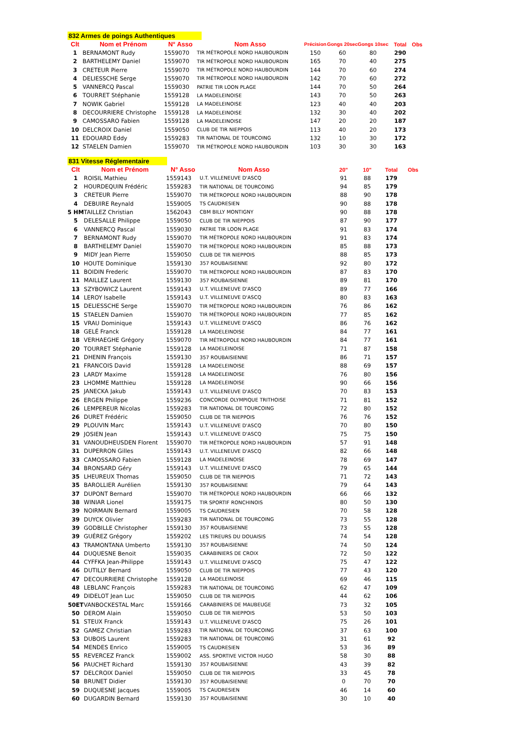832 Armes de poings Authentiques
| Clt | Nom et Prénom | N° Asso | Nom Asso | Précision | Gongs 20sec | Gongs 10sec | Total | Obs |
| --- | --- | --- | --- | --- | --- | --- | --- | --- |
| 1 | BERNAMONT Rudy | 1559070 | TIR MÉTROPOLE NORD HAUBOURDIN | 150 | 60 | 80 | 290 | |
| 2 | BARTHELEMY Daniel | 1559070 | TIR MÉTROPOLE NORD HAUBOURDIN | 165 | 70 | 40 | 275 | |
| 3 | CRETEUR Pierre | 1559070 | TIR MÉTROPOLE NORD HAUBOURDIN | 144 | 70 | 60 | 274 | |
| 4 | DELIESSCHE Serge | 1559070 | TIR MÉTROPOLE NORD HAUBOURDIN | 142 | 70 | 60 | 272 | |
| 5 | VANNERCQ Pascal | 1559030 | PATRIE TIR LOON PLAGE | 144 | 70 | 50 | 264 | |
| 6 | TOURRET Stéphanie | 1559128 | LA MADELEINOISE | 143 | 70 | 50 | 263 | |
| 7 | NOWIK Gabriel | 1559128 | LA MADELEINOISE | 123 | 40 | 40 | 203 | |
| 8 | DECOURRIERE Christophe | 1559128 | LA MADELEINOISE | 132 | 30 | 40 | 202 | |
| 9 | CAMOSSARO Fabien | 1559128 | LA MADELEINOISE | 147 | 20 | 20 | 187 | |
| 10 | DELCROIX Daniel | 1559050 | CLUB DE TIR NIEPPOIS | 113 | 40 | 20 | 173 | |
| 11 | EDOUARD Eddy | 1559283 | TIR NATIONAL DE TOURCOING | 132 | 10 | 30 | 172 | |
| 12 | STAELEN Damien | 1559070 | TIR MÉTROPOLE NORD HAUBOURDIN | 103 | 30 | 30 | 163 | |
831 Vitesse Réglementaire
| Clt | Nom et Prénom | N° Asso | Nom Asso | | 20" | 10" | Total | Obs |
| --- | --- | --- | --- | --- | --- | --- | --- | --- |
| 1 | ROISIL Mathieu | 1559143 | U.T. VILLENEUVE D'ASCQ | | 91 | 88 | 179 | |
| 2 | HOURDEQUIN Frédéric | 1559283 | TIR NATIONAL DE TOURCOING | | 94 | 85 | 179 | |
| 3 | CRETEUR Pierre | 1559070 | TIR MÉTROPOLE NORD HAUBOURDIN | | 88 | 90 | 178 | |
| 4 | DEBUIRE Reynald | 1559005 | TS CAUDRESIEN | | 90 | 88 | 178 | |
| 5 HM | TAILLEZ Christian | 1562043 | CBM BILLY MONTIGNY | | 90 | 88 | 178 | |
| 5 | DELESALLE Philippe | 1559050 | CLUB DE TIR NIEPPOIS | | 87 | 90 | 177 | |
| 6 | VANNERCQ Pascal | 1559030 | PATRIE TIR LOON PLAGE | | 91 | 83 | 174 | |
| 7 | BERNAMONT Rudy | 1559070 | TIR MÉTROPOLE NORD HAUBOURDIN | | 91 | 83 | 174 | |
| 8 | BARTHELEMY Daniel | 1559070 | TIR MÉTROPOLE NORD HAUBOURDIN | | 85 | 88 | 173 | |
| 9 | MIDY Jean Pierre | 1559050 | CLUB DE TIR NIEPPOIS | | 88 | 85 | 173 | |
| 10 | HOUTE Dominique | 1559130 | 357 ROUBAISIENNE | | 92 | 80 | 172 | |
| 11 | BOIDIN Frederic | 1559070 | TIR MÉTROPOLE NORD HAUBOURDIN | | 87 | 83 | 170 | |
| 11 | MAILLEZ Laurent | 1559130 | 357 ROUBAISIENNE | | 89 | 81 | 170 | |
| 13 | SZYBOWICZ Laurent | 1559143 | U.T. VILLENEUVE D'ASCQ | | 89 | 77 | 166 | |
| 14 | LEROY Isabelle | 1559143 | U.T. VILLENEUVE D'ASCQ | | 80 | 83 | 163 | |
| 15 | DELIESSCHE Serge | 1559070 | TIR MÉTROPOLE NORD HAUBOURDIN | | 76 | 86 | 162 | |
| 15 | STAELEN Damien | 1559070 | TIR MÉTROPOLE NORD HAUBOURDIN | | 77 | 85 | 162 | |
| 15 | VRAU Dominique | 1559143 | U.T. VILLENEUVE D'ASCQ | | 86 | 76 | 162 | |
| 18 | GELÉ Franck | 1559128 | LA MADELEINOISE | | 84 | 77 | 161 | |
| 18 | VERHAEGHE Grégory | 1559070 | TIR MÉTROPOLE NORD HAUBOURDIN | | 84 | 77 | 161 | |
| 20 | TOURRET Stéphanie | 1559128 | LA MADELEINOISE | | 71 | 87 | 158 | |
| 21 | DHENIN François | 1559130 | 357 ROUBAISIENNE | | 86 | 71 | 157 | |
| 21 | FRANCOIS David | 1559128 | LA MADELEINOISE | | 88 | 69 | 157 | |
| 23 | LARDY Maxime | 1559128 | LA MADELEINOISE | | 76 | 80 | 156 | |
| 23 | LHOMME Matthieu | 1559128 | LA MADELEINOISE | | 90 | 66 | 156 | |
| 25 | JANECKA Jakub | 1559143 | U.T. VILLENEUVE D'ASCQ | | 70 | 83 | 153 | |
| 26 | ERGEN Philippe | 1559236 | CONCORDE OLYMPIQUE TRITHOISE | | 71 | 81 | 152 | |
| 26 | LEMPEREUR Nicolas | 1559283 | TIR NATIONAL DE TOURCOING | | 72 | 80 | 152 | |
| 26 | DURET Frédéric | 1559050 | CLUB DE TIR NIEPPOIS | | 76 | 76 | 152 | |
| 29 | PLOUVIN Marc | 1559143 | U.T. VILLENEUVE D'ASCQ | | 70 | 80 | 150 | |
| 29 | JOSIEN Jean | 1559143 | U.T. VILLENEUVE D'ASCQ | | 75 | 75 | 150 | |
| 31 | VANOUDHEUSDEN Florent | 1559070 | TIR MÉTROPOLE NORD HAUBOURDIN | | 57 | 91 | 148 | |
| 31 | DUPERRON Gilles | 1559143 | U.T. VILLENEUVE D'ASCQ | | 82 | 66 | 148 | |
| 33 | CAMOSSARO Fabien | 1559128 | LA MADELEINOISE | | 78 | 69 | 147 | |
| 34 | BRONSARD Géry | 1559143 | U.T. VILLENEUVE D'ASCQ | | 79 | 65 | 144 | |
| 35 | LHEUREUX Thomas | 1559050 | CLUB DE TIR NIEPPOIS | | 71 | 72 | 143 | |
| 35 | BAROLLIER Aurélien | 1559130 | 357 ROUBAISIENNE | | 79 | 64 | 143 | |
| 37 | DUPONT Bernard | 1559070 | TIR MÉTROPOLE NORD HAUBOURDIN | | 66 | 66 | 132 | |
| 38 | WINIAR Lionel | 1559175 | TIR SPORTIF RONCHINOIS | | 80 | 50 | 130 | |
| 39 | NOIRMAIN Bernard | 1559005 | TS CAUDRESIEN | | 70 | 58 | 128 | |
| 39 | DUYCK Olivier | 1559283 | TIR NATIONAL DE TOURCOING | | 73 | 55 | 128 | |
| 39 | GODBILLE Christopher | 1559130 | 357 ROUBAISIENNE | | 73 | 55 | 128 | |
| 39 | GUÉREZ Grégory | 1559202 | LES TIREURS DU DOUAISIS | | 74 | 54 | 128 | |
| 43 | TRAMONTANA Umberto | 1559130 | 357 ROUBAISIENNE | | 74 | 50 | 124 | |
| 44 | DUQUESNE Benoit | 1559035 | CARABINIERS DE CROIX | | 72 | 50 | 122 | |
| 44 | CYFFKA Jean-Philippe | 1559143 | U.T. VILLENEUVE D'ASCQ | | 75 | 47 | 122 | |
| 46 | DUTILLY Bernard | 1559050 | CLUB DE TIR NIEPPOIS | | 77 | 43 | 120 | |
| 47 | DECOURRIERE Christophe | 1559128 | LA MADELEINOISE | | 69 | 46 | 115 | |
| 48 | LEBLANC François | 1559283 | TIR NATIONAL DE TOURCOING | | 62 | 47 | 109 | |
| 49 | DIDELOT Jean Luc | 1559050 | CLUB DE TIR NIEPPOIS | | 44 | 62 | 106 | |
| 50ET | VANBOCKESTAL Marc | 1559166 | CARABINIERS DE MAUBEUGE | | 73 | 32 | 105 | |
| 50 | DEROM Alain | 1559050 | CLUB DE TIR NIEPPOIS | | 53 | 50 | 103 | |
| 51 | STEUX Franck | 1559143 | U.T. VILLENEUVE D'ASCQ | | 75 | 26 | 101 | |
| 52 | GAMEZ Christian | 1559283 | TIR NATIONAL DE TOURCOING | | 37 | 63 | 100 | |
| 53 | DUBOIS Laurent | 1559283 | TIR NATIONAL DE TOURCOING | | 31 | 61 | 92 | |
| 54 | MENDES Enrico | 1559005 | TS CAUDRESIEN | | 53 | 36 | 89 | |
| 55 | REVERCEZ Franck | 1559002 | ASS. SPORTIVE VICTOR HUGO | | 58 | 30 | 88 | |
| 56 | PAUCHET Richard | 1559130 | 357 ROUBAISIENNE | | 43 | 39 | 82 | |
| 57 | DELCROIX Daniel | 1559050 | CLUB DE TIR NIEPPOIS | | 33 | 45 | 78 | |
| 58 | BRUNET Didier | 1559130 | 357 ROUBAISIENNE | | 0 | 70 | 70 | |
| 59 | DUQUESNE Jacques | 1559005 | TS CAUDRESIEN | | 46 | 14 | 60 | |
| 60 | DUGARDIN Bernard | 1559130 | 357 ROUBAISIENNE | | 30 | 10 | 40 | |